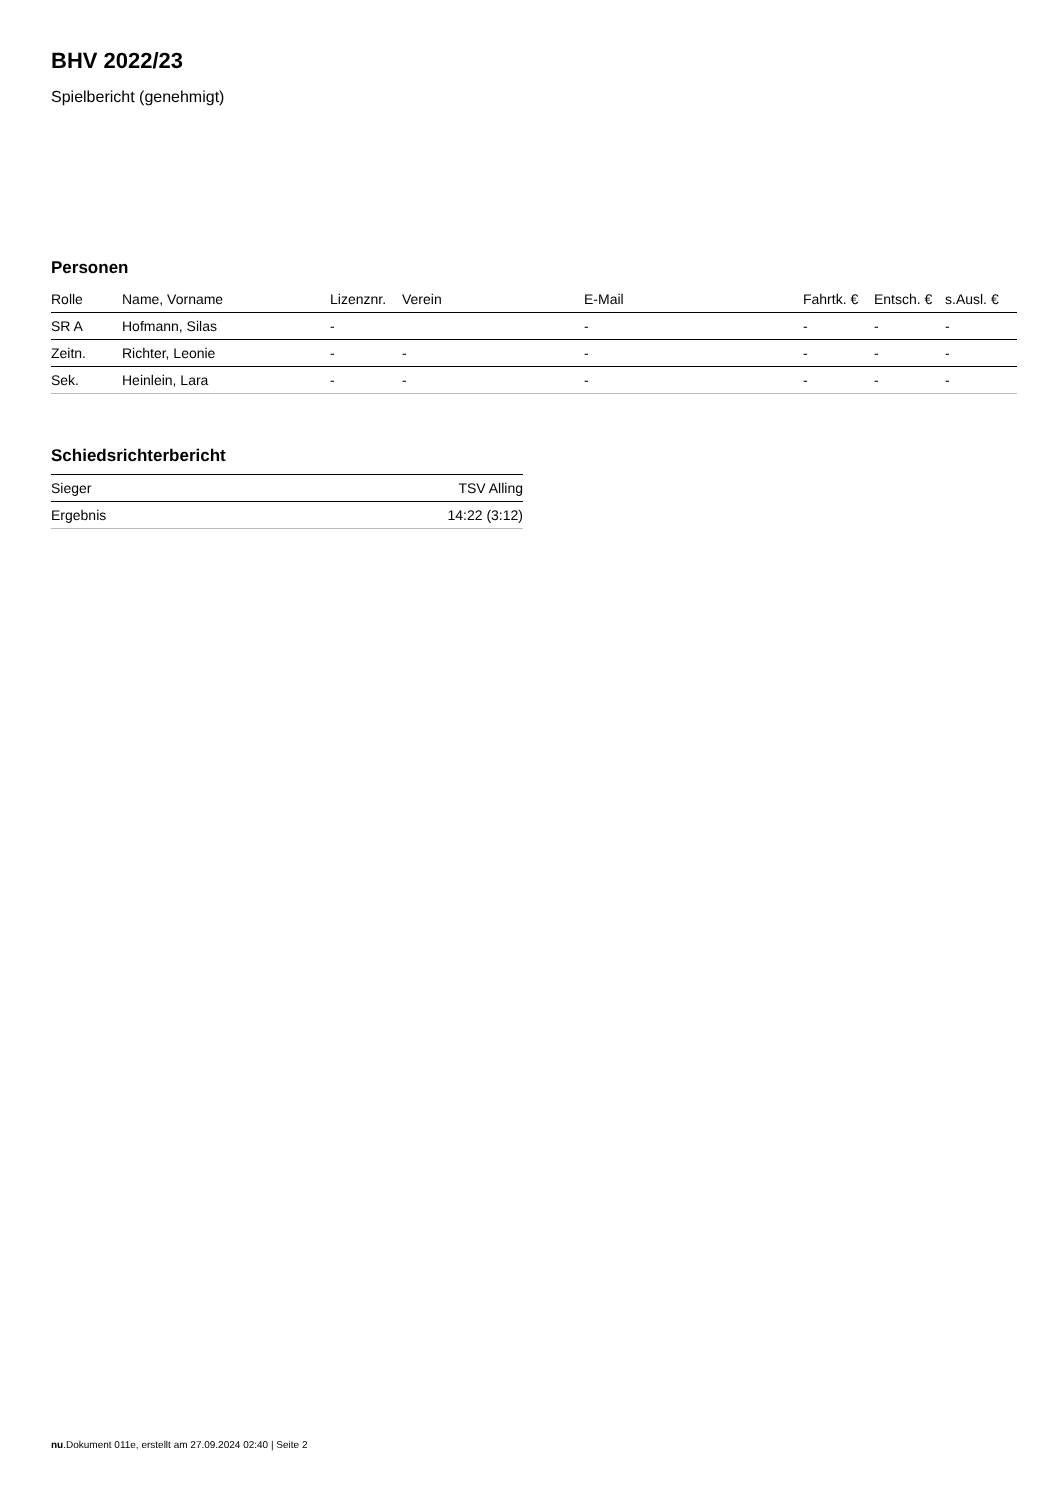BHV 2022/23
Spielbericht (genehmigt)
Personen
| Rolle | Name, Vorname | Lizenznr. | Verein | E-Mail | Fahrtk. € | Entsch. € | s.Ausl. € |
| --- | --- | --- | --- | --- | --- | --- | --- |
| SR A | Hofmann, Silas | - | | - | - | - | - |
| Zeitn. | Richter, Leonie | - | - | - | - | - | - |
| Sek. | Heinlein, Lara | - | - | - | - | - | - |
Schiedsrichterbericht
| Sieger | TSV Alling |
| Ergebnis | 14:22 (3:12) |
nu.Dokument 011e, erstellt am 27.09.2024 02:40 | Seite 2